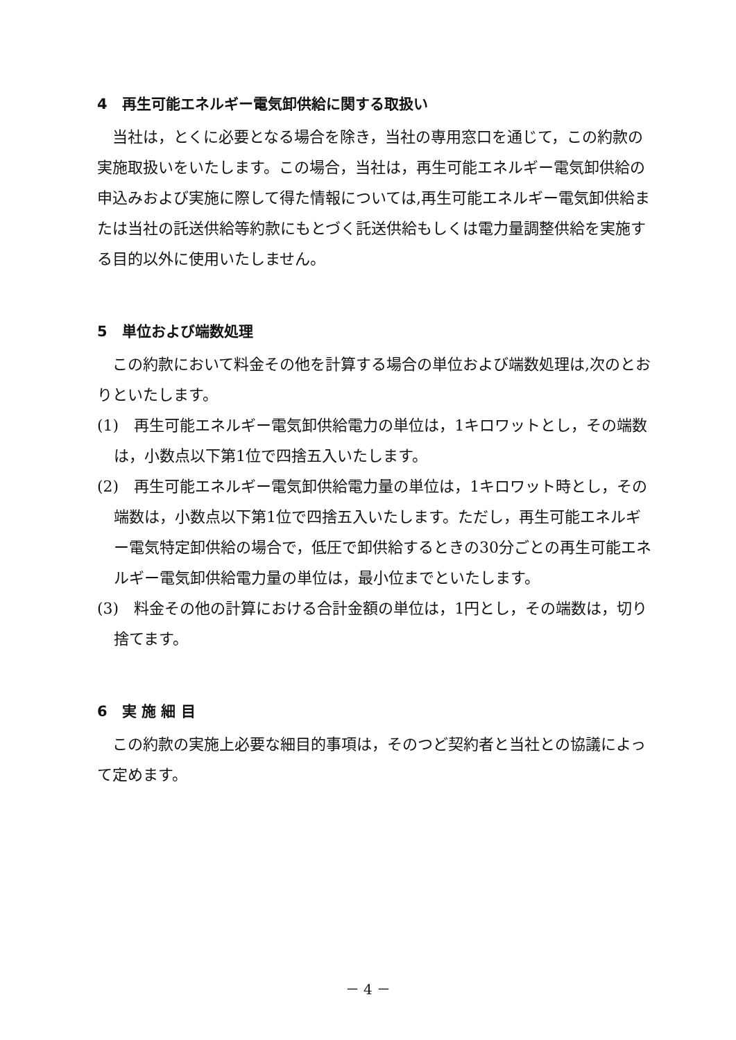4　再生可能エネルギー電気卸供給に関する取扱い
当社は，とくに必要となる場合を除き，当社の専用窓口を通じて，この約款の実施取扱いをいたします。この場合，当社は，再生可能エネルギー電気卸供給の申込みおよび実施に際して得た情報については,再生可能エネルギー電気卸供給または当社の託送供給等約款にもとづく託送供給もしくは電力量調整供給を実施する目的以外に使用いたしません。
5　単位および端数処理
この約款において料金その他を計算する場合の単位および端数処理は,次のとおりといたします。
(1)　再生可能エネルギー電気卸供給電力の単位は，1キロワットとし，その端数は，小数点以下第1位で四捨五入いたします。
(2)　再生可能エネルギー電気卸供給電力量の単位は，1キロワット時とし，その端数は，小数点以下第1位で四捨五入いたします。ただし，再生可能エネルギー電気特定卸供給の場合で，低圧で卸供給するときの30分ごとの再生可能エネルギー電気卸供給電力量の単位は，最小位までといたします。
(3)　料金その他の計算における合計金額の単位は，1円とし，その端数は，切り捨てます。
6　実 施 細 目
この約款の実施上必要な細目的事項は，そのつど契約者と当社との協議によって定めます。
－ 4 －